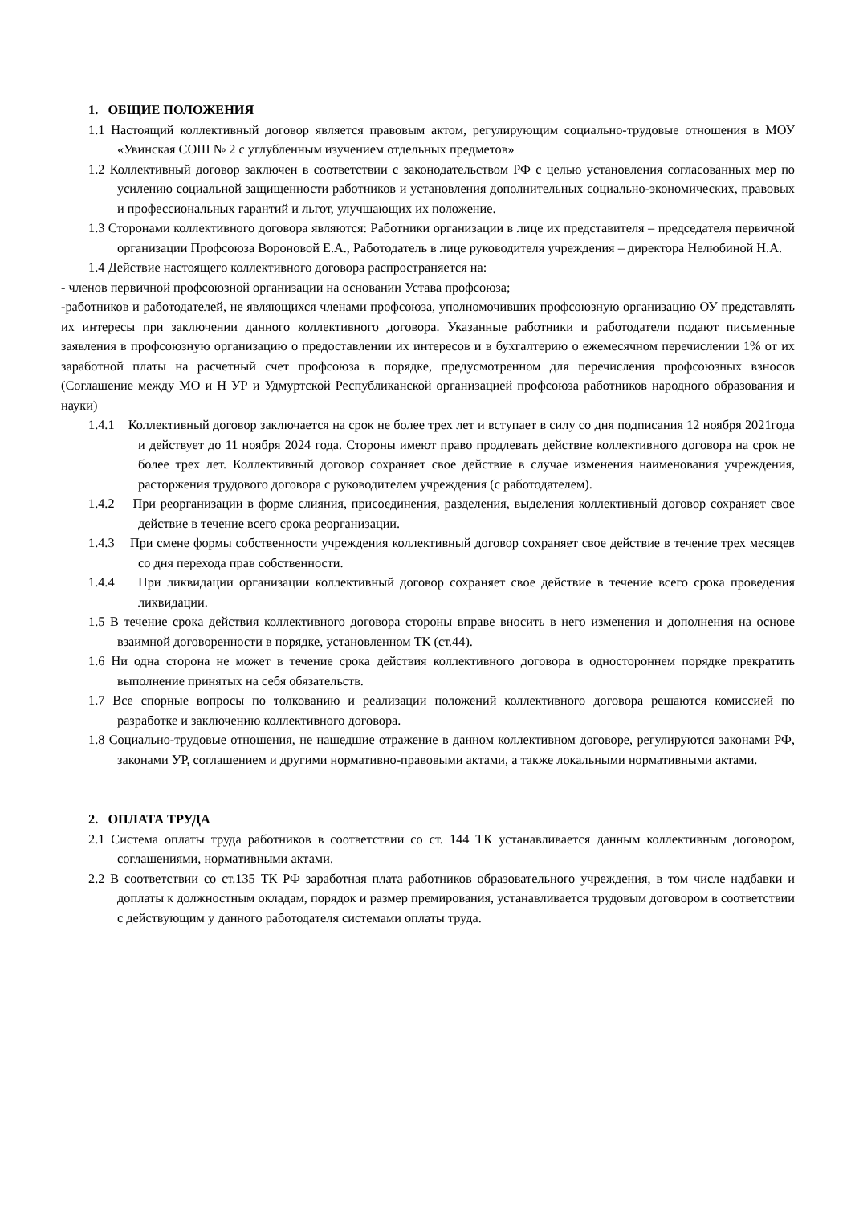1. ОБЩИЕ ПОЛОЖЕНИЯ
1.1 Настоящий коллективный договор является правовым актом, регулирующим социально-трудовые отношения в МОУ «Увинская СОШ № 2 с углубленным изучением отдельных предметов»
1.2 Коллективный договор заключен в соответствии с законодательством РФ с целью установления согласованных мер по усилению социальной защищенности работников и установления дополнительных социально-экономических, правовых и профессиональных гарантий и льгот, улучшающих их положение.
1.3 Сторонами коллективного договора являются: Работники организации в лице их представителя – председателя первичной организации Профсоюза Вороновой Е.А., Работодатель в лице руководителя учреждения – директора Нелюбиной Н.А.
1.4 Действие настоящего коллективного договора распространяется на:
- членов первичной профсоюзной организации на основании Устава профсоюза;
-работников и работодателей, не являющихся членами профсоюза, уполномочивших профсоюзную организацию ОУ представлять их интересы при заключении данного коллективного договора. Указанные работники и работодатели подают письменные заявления в профсоюзную организацию о предоставлении их интересов и в бухгалтерию о ежемесячном перечислении 1% от их заработной платы на расчетный счет профсоюза в порядке, предусмотренном для перечисления профсоюзных взносов (Соглашение между МО и Н УР и Удмуртской Республиканской организацией профсоюза работников народного образования и науки)
1.4.1 Коллективный договор заключается на срок не более трех лет и вступает в силу со дня подписания 12 ноября 2021года и действует до 11 ноября 2024 года. Стороны имеют право продлевать действие коллективного договора на срок не более трех лет. Коллективный договор сохраняет свое действие в случае изменения наименования учреждения, расторжения трудового договора с руководителем учреждения (с работодателем).
1.4.2 При реорганизации в форме слияния, присоединения, разделения, выделения коллективный договор сохраняет свое действие в течение всего срока реорганизации.
1.4.3 При смене формы собственности учреждения коллективный договор сохраняет свое действие в течение трех месяцев со дня перехода прав собственности.
1.4.4 При ликвидации организации коллективный договор сохраняет свое действие в течение всего срока проведения ликвидации.
1.5 В течение срока действия коллективного договора стороны вправе вносить в него изменения и дополнения на основе взаимной договоренности в порядке, установленном ТК (ст.44).
1.6 Ни одна сторона не может в течение срока действия коллективного договора в одностороннем порядке прекратить выполнение принятых на себя обязательств.
1.7 Все спорные вопросы по толкованию и реализации положений коллективного договора решаются комиссией по разработке и заключению коллективного договора.
1.8 Социально-трудовые отношения, не нашедшие отражение в данном коллективном договоре, регулируются законами РФ, законами УР, соглашением и другими нормативно-правовыми актами, а также локальными нормативными актами.
2. ОПЛАТА ТРУДА
2.1 Система оплаты труда работников в соответствии со ст. 144 ТК устанавливается данным коллективным договором, соглашениями, нормативными актами.
2.2 В соответствии со ст.135 ТК РФ заработная плата работников образовательного учреждения, в том числе надбавки и доплаты к должностным окладам, порядок и размер премирования, устанавливается трудовым договором в соответствии с действующим у данного работодателя системами оплаты труда.